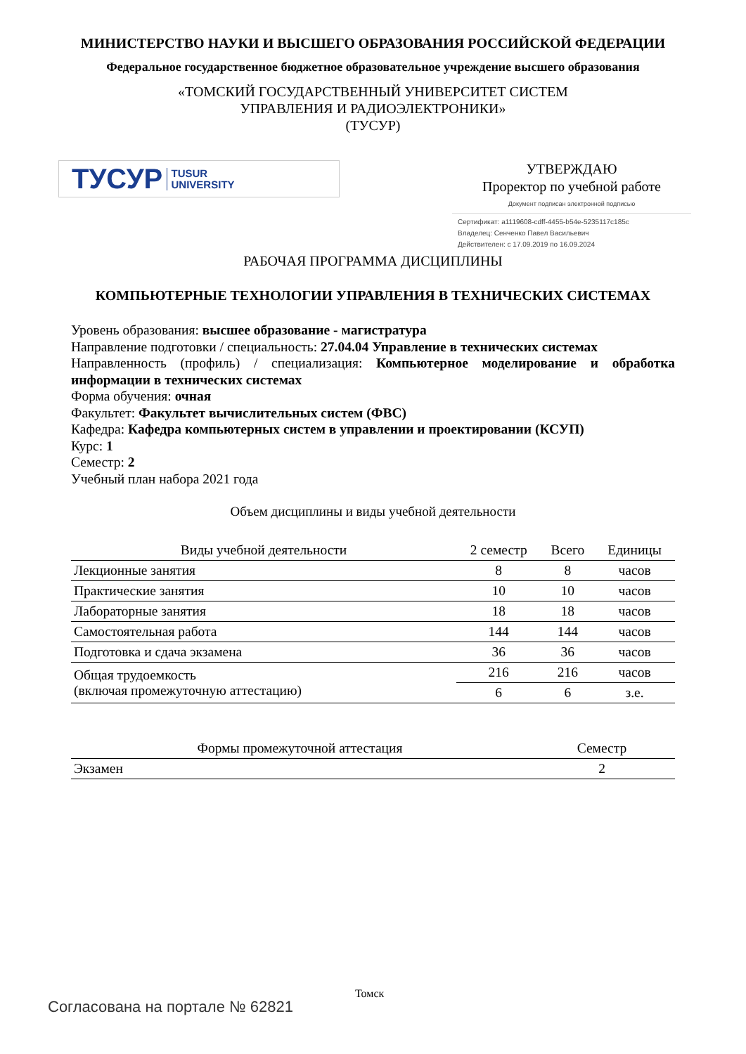МИНИСТЕРСТВО НАУКИ И ВЫСШЕГО ОБРАЗОВАНИЯ РОССИЙСКОЙ ФЕДЕРАЦИИ
Федеральное государственное бюджетное образовательное учреждение высшего образования
«ТОМСКИЙ ГОСУДАРСТВЕННЫЙ УНИВЕРСИТЕТ СИСТЕМ
УПРАВЛЕНИЯ И РАДИОЭЛЕКТРОНИКИ»
(ТУСУР)
ТУСУР TUSUR
UNIVERSITY
УТВЕРЖДАЮ
Проректор по учебной работе
Документ подписан электронной подписью
Сертификат: a1119608-cdff-4455-b54e-5235117c185c
Владелец: Сенченко Павел Васильевич
Действителен: с 17.09.2019 по 16.09.2024
РАБОЧАЯ ПРОГРАММА ДИСЦИПЛИНЫ
КОМПЬЮТЕРНЫЕ ТЕХНОЛОГИИ УПРАВЛЕНИЯ В ТЕХНИЧЕСКИХ СИСТЕМАХ
Уровень образования: высшее образование - магистратура
Направление подготовки / специальность: 27.04.04 Управление в технических системах
Направленность (профиль) / специализация: Компьютерное моделирование и обработка информации в технических системах
Форма обучения: очная
Факультет: Факультет вычислительных систем (ФВС)
Кафедра: Кафедра компьютерных систем в управлении и проектировании (КСУП)
Курс: 1
Семестр: 2
Учебный план набора 2021 года
Объем дисциплины и виды учебной деятельности
| Виды учебной деятельности | 2 семестр | Всего | Единицы |
| --- | --- | --- | --- |
| Лекционные занятия | 8 | 8 | часов |
| Практические занятия | 10 | 10 | часов |
| Лабораторные занятия | 18 | 18 | часов |
| Самостоятельная работа | 144 | 144 | часов |
| Подготовка и сдача экзамена | 36 | 36 | часов |
| Общая трудоемкость (включая промежуточную аттестацию) | 216 | 216 | часов |
| | 6 | 6 | з.е. |
| Формы промежуточной аттестация | Семестр |
| --- | --- |
| Экзамен | 2 |
Томск
Согласована на портале № 62821